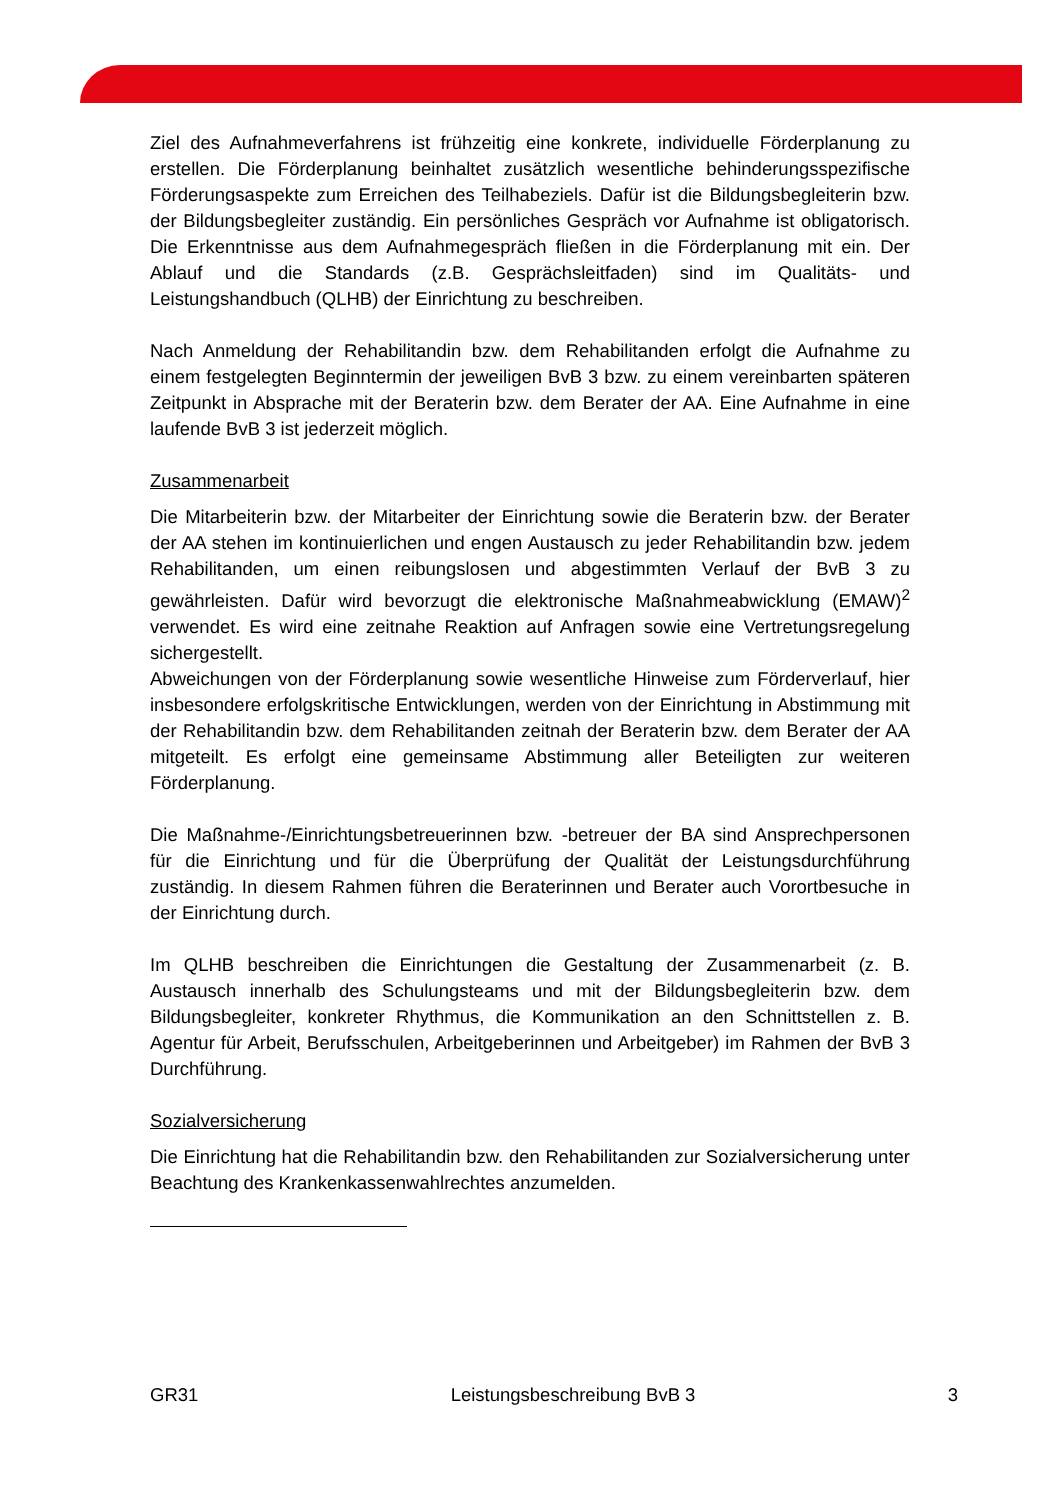Ziel des Aufnahmeverfahrens ist frühzeitig eine konkrete, individuelle Förderplanung zu erstellen. Die Förderplanung beinhaltet zusätzlich wesentliche behinderungsspezifische Förderungsaspekte zum Erreichen des Teilhabeziels. Dafür ist die Bildungsbegleiterin bzw. der Bildungsbegleiter zuständig. Ein persönliches Gespräch vor Aufnahme ist obligatorisch. Die Erkenntnisse aus dem Aufnahmegespräch fließen in die Förderplanung mit ein. Der Ablauf und die Standards (z.B. Gesprächsleitfaden) sind im Qualitäts- und Leistungshandbuch (QLHB) der Einrichtung zu beschreiben.
Nach Anmeldung der Rehabilitandin bzw. dem Rehabilitanden erfolgt die Aufnahme zu einem festgelegten Beginntermin der jeweiligen BvB 3 bzw. zu einem vereinbarten späteren Zeitpunkt in Absprache mit der Beraterin bzw. dem Berater der AA. Eine Aufnahme in eine laufende BvB 3 ist jederzeit möglich.
Zusammenarbeit
Die Mitarbeiterin bzw. der Mitarbeiter der Einrichtung sowie die Beraterin bzw. der Berater der AA stehen im kontinuierlichen und engen Austausch zu jeder Rehabilitandin bzw. jedem Rehabilitanden, um einen reibungslosen und abgestimmten Verlauf der BvB 3 zu gewährleisten. Dafür wird bevorzugt die elektronische Maßnahmeabwicklung (EMAW)<sup>2</sup> verwendet. Es wird eine zeitnahe Reaktion auf Anfragen sowie eine Vertretungsregelung sichergestellt.
Abweichungen von der Förderplanung sowie wesentliche Hinweise zum Förderverlauf, hier insbesondere erfolgskritische Entwicklungen, werden von der Einrichtung in Abstimmung mit der Rehabilitandin bzw. dem Rehabilitanden zeitnah der Beraterin bzw. dem Berater der AA mitgeteilt. Es erfolgt eine gemeinsame Abstimmung aller Beteiligten zur weiteren Förderplanung.
Die Maßnahme-/Einrichtungsbetreuerinnen bzw. -betreuer der BA sind Ansprechpersonen für die Einrichtung und für die Überprüfung der Qualität der Leistungsdurchführung zuständig. In diesem Rahmen führen die Beraterinnen und Berater auch Vorortbesuche in der Einrichtung durch.
Im QLHB beschreiben die Einrichtungen die Gestaltung der Zusammenarbeit (z. B. Austausch innerhalb des Schulungsteams und mit der Bildungsbegleiterin bzw. dem Bildungsbegleiter, konkreter Rhythmus, die Kommunikation an den Schnittstellen z. B. Agentur für Arbeit, Berufsschulen, Arbeitgeberinnen und Arbeitgeber) im Rahmen der BvB 3 Durchführung.
Sozialversicherung
Die Einrichtung hat die Rehabilitandin bzw. den Rehabilitanden zur Sozialversicherung unter Beachtung des Krankenkassenwahlrechtes anzumelden.
GR31 Leistungsbeschreibung BvB 3 3